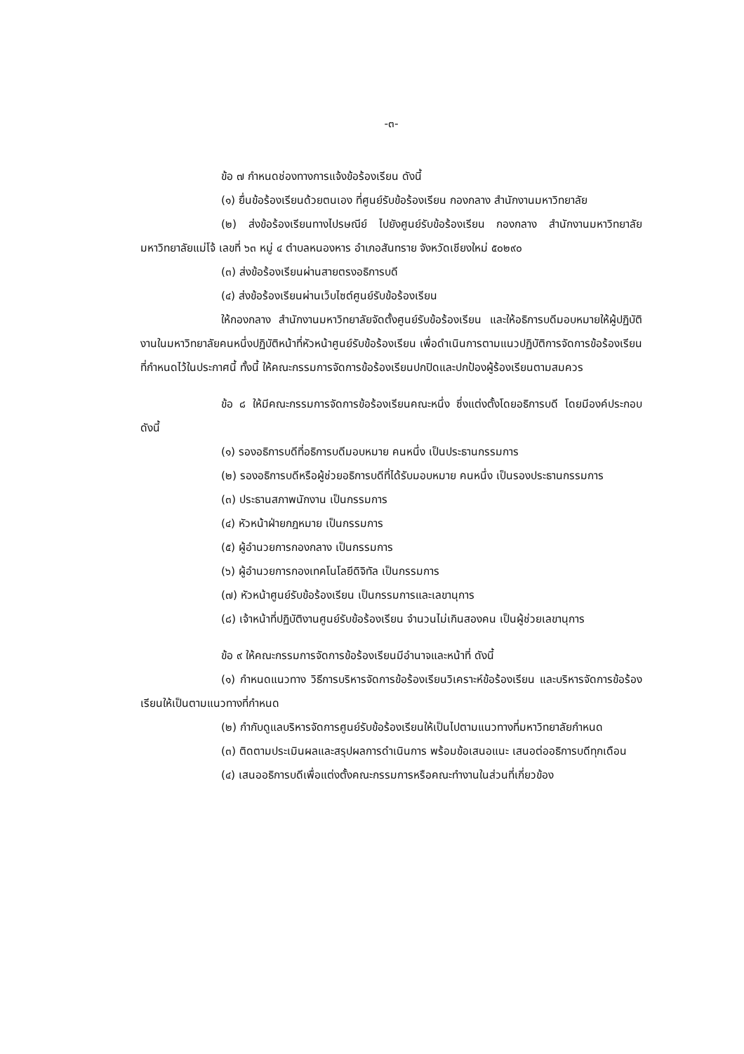-๓-
ข้อ ๗ กำหนดช่องทางการแจ้งข้อร้องเรียน ดังนี้
(๑) ยื่นข้อร้องเรียนด้วยตนเอง ที่ศูนย์รับข้อร้องเรียน กองกลาง สำนักงานมหาวิทยาลัย
(๒) ส่งข้อร้องเรียนทางไปรษณีย์ ไปยังศูนย์รับข้อร้องเรียน กองกลาง สำนักงานมหาวิทยาลัย มหาวิทยาลัยแม่โจ้ เลขที่ ๖๓ หมู่ ๔ ตำบลหนองหาร อำเภอสันทราย จังหวัดเชียงใหม่ ๕๐๒๙๐
(๓) ส่งข้อร้องเรียนผ่านสายตรงอธิการบดี
(๔) ส่งข้อร้องเรียนผ่านเว็บไซต์ศูนย์รับข้อร้องเรียน
ให้กองกลาง สำนักงานมหาวิทยาลัยจัดตั้งศูนย์รับข้อร้องเรียน และให้อธิการบดีมอบหมายให้ผู้ปฏิบัติงานในมหาวิทยาลัยคนหนึ่งปฏิบัติหน้าที่หัวหน้าศูนย์รับข้อร้องเรียน เพื่อดำเนินการตามแนวปฏิบัติการจัดการข้อร้องเรียนที่กำหนดไว้ในประกาศนี้ ทั้งนี้ ให้คณะกรรมการจัดการข้อร้องเรียนปกปิดและปกป้องผู้ร้องเรียนตามสมควร
ข้อ ๘ ให้มีคณะกรรมการจัดการข้อร้องเรียนคณะหนึ่ง ซึ่งแต่งตั้งโดยอธิการบดี โดยมีองค์ประกอบดังนี้
(๑) รองอธิการบดีที่อธิการบดีมอบหมาย คนหนึ่ง เป็นประธานกรรมการ
(๒) รองอธิการบดีหรือผู้ช่วยอธิการบดีที่ได้รับมอบหมาย คนหนึ่ง เป็นรองประธานกรรมการ
(๓) ประธานสภาพนักงาน เป็นกรรมการ
(๔) หัวหน้าฝ่ายกฎหมาย เป็นกรรมการ
(๕) ผู้อำนวยการกองกลาง เป็นกรรมการ
(๖) ผู้อำนวยการกองเทคโนโลยีดิจิทัล เป็นกรรมการ
(๗) หัวหน้าศูนย์รับข้อร้องเรียน เป็นกรรมการและเลขานุการ
(๘) เจ้าหน้าที่ปฏิบัติงานศูนย์รับข้อร้องเรียน จำนวนไม่เกินสองคน เป็นผู้ช่วยเลขานุการ
ข้อ ๙ ให้คณะกรรมการจัดการข้อร้องเรียนมีอำนาจและหน้าที่ ดังนี้
(๑) กำหนดแนวทาง วิธีการบริหารจัดการข้อร้องเรียนวิเคราะห์ข้อร้องเรียน และบริหารจัดการข้อร้องเรียนให้เป็นตามแนวทางที่กำหนด
(๒) กำกับดูแลบริหารจัดการศูนย์รับข้อร้องเรียนให้เป็นไปตามแนวทางที่มหาวิทยาลัยกำหนด
(๓) ติดตามประเมินผลและสรุปผลการดำเนินการ พร้อมข้อเสนอแนะ เสนอต่ออธิการบดีทุกเดือน
(๔) เสนออธิการบดีเพื่อแต่งตั้งคณะกรรมการหรือคณะทำงานในส่วนที่เกี่ยวข้อง